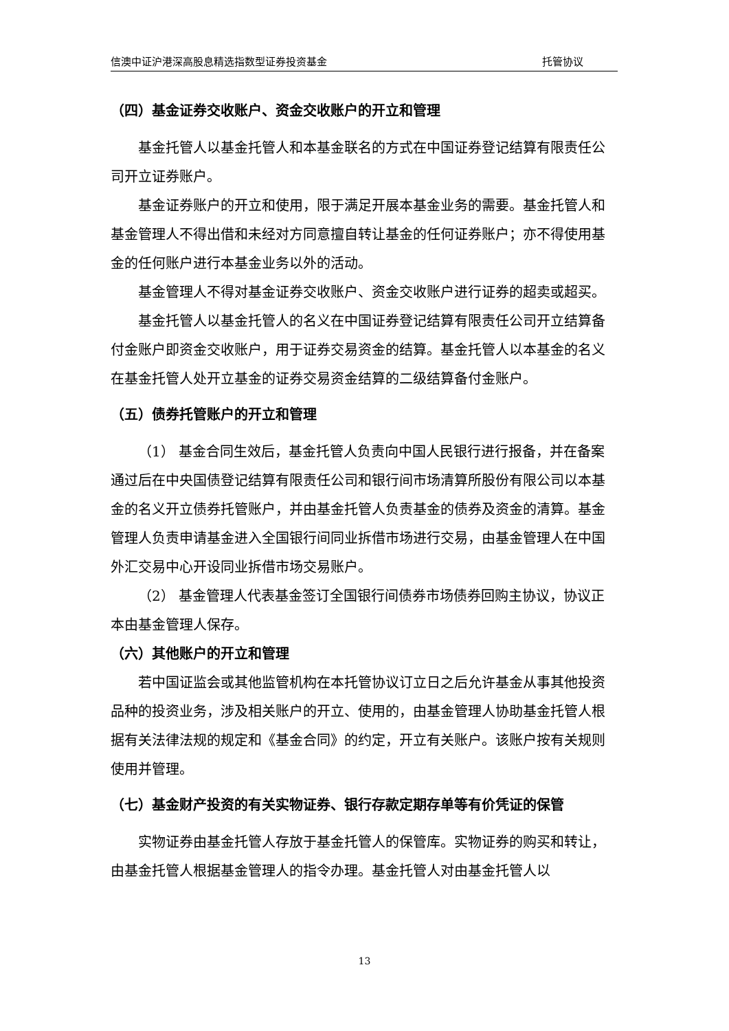信澳中证沪港深高股息精选指数型证券投资基金 托管协议
（四）基金证券交收账户、资金交收账户的开立和管理
基金托管人以基金托管人和本基金联名的方式在中国证券登记结算有限责任公司开立证券账户。
基金证券账户的开立和使用，限于满足开展本基金业务的需要。基金托管人和基金管理人不得出借和未经对方同意擅自转让基金的任何证券账户；亦不得使用基金的任何账户进行本基金业务以外的活动。
基金管理人不得对基金证券交收账户、资金交收账户进行证券的超卖或超买。
基金托管人以基金托管人的名义在中国证券登记结算有限责任公司开立结算备付金账户即资金交收账户，用于证券交易资金的结算。基金托管人以本基金的名义在基金托管人处开立基金的证券交易资金结算的二级结算备付金账户。
（五）债券托管账户的开立和管理
（1） 基金合同生效后，基金托管人负责向中国人民银行进行报备，并在备案通过后在中央国债登记结算有限责任公司和银行间市场清算所股份有限公司以本基金的名义开立债券托管账户，并由基金托管人负责基金的债券及资金的清算。基金管理人负责申请基金进入全国银行间同业拆借市场进行交易，由基金管理人在中国外汇交易中心开设同业拆借市场交易账户。
（2） 基金管理人代表基金签订全国银行间债券市场债券回购主协议，协议正本由基金管理人保存。
（六）其他账户的开立和管理
若中国证监会或其他监管机构在本托管协议订立日之后允许基金从事其他投资品种的投资业务，涉及相关账户的开立、使用的，由基金管理人协助基金托管人根据有关法律法规的规定和《基金合同》的约定，开立有关账户。该账户按有关规则使用并管理。
（七）基金财产投资的有关实物证券、银行存款定期存单等有价凭证的保管
实物证券由基金托管人存放于基金托管人的保管库。实物证券的购买和转让，由基金托管人根据基金管理人的指令办理。基金托管人对由基金托管人以
13